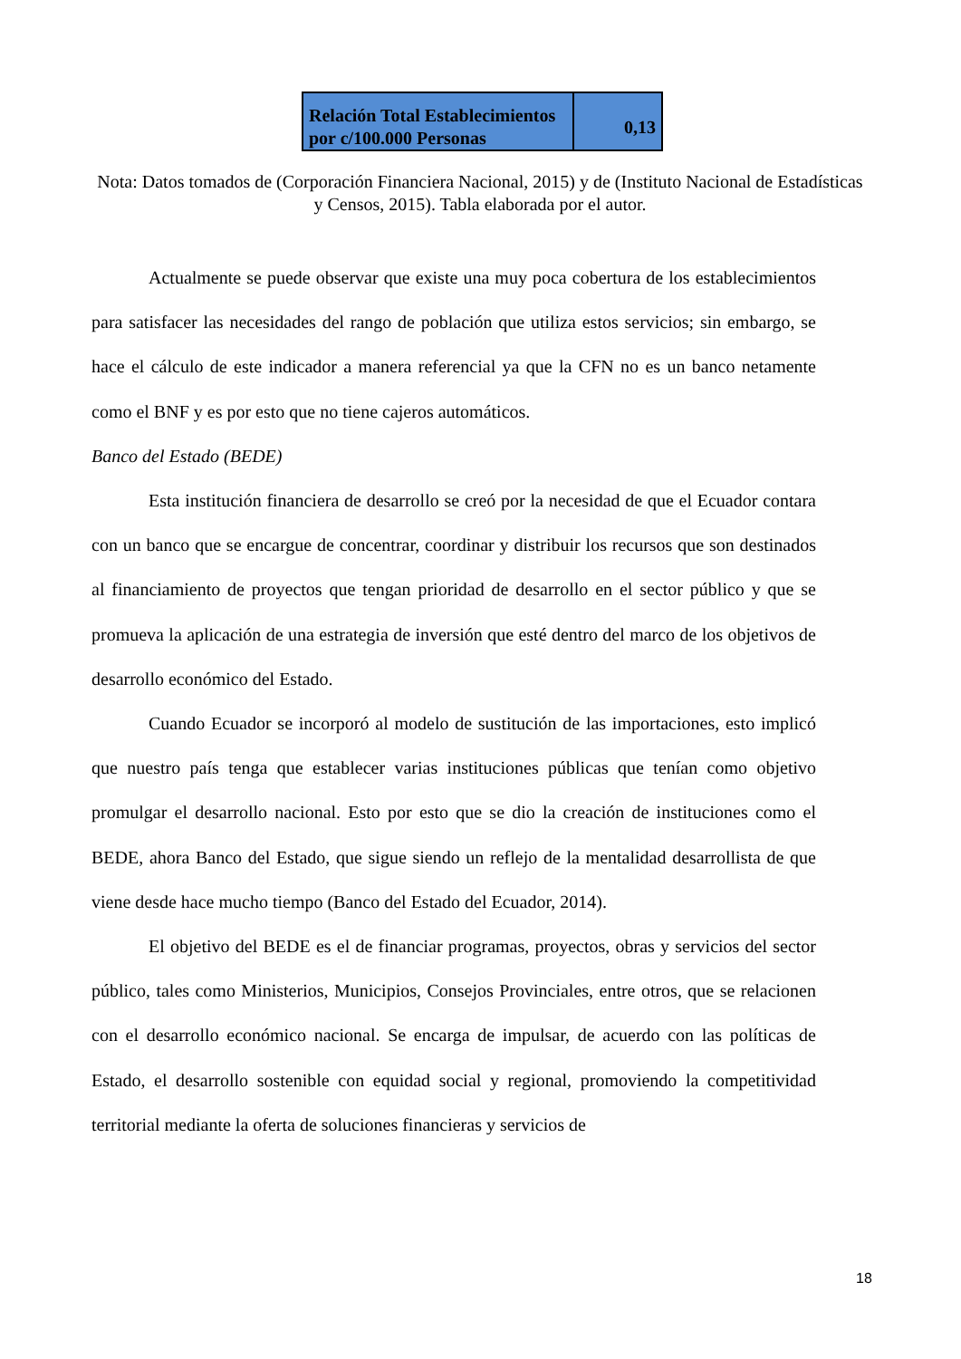| Relación Total Establecimientos por c/100.000 Personas | 0,13 |
Nota: Datos tomados de (Corporación Financiera Nacional, 2015) y de (Instituto Nacional de Estadísticas y Censos, 2015). Tabla elaborada por el autor.
Actualmente se puede observar que existe una muy poca cobertura de los establecimientos para satisfacer las necesidades del rango de población que utiliza estos servicios; sin embargo, se hace el cálculo de este indicador a manera referencial ya que la CFN no es un banco netamente como el BNF y es por esto que no tiene cajeros automáticos.
Banco del Estado (BEDE)
Esta institución financiera de desarrollo se creó por la necesidad de que el Ecuador contara con un banco que se encargue de concentrar, coordinar y distribuir los recursos que son destinados al financiamiento de proyectos que tengan prioridad de desarrollo en el sector público y que se promueva la aplicación de una estrategia de inversión que esté dentro del marco de los objetivos de desarrollo económico del Estado.
Cuando Ecuador se incorporó al modelo de sustitución de las importaciones, esto implicó que nuestro país tenga que establecer varias instituciones públicas que tenían como objetivo promulgar el desarrollo nacional. Esto por esto que se dio la creación de instituciones como el BEDE, ahora Banco del Estado, que sigue siendo un reflejo de la mentalidad desarrollista de que viene desde hace mucho tiempo (Banco del Estado del Ecuador, 2014).
El objetivo del BEDE es el de financiar programas, proyectos, obras y servicios del sector público, tales como Ministerios, Municipios, Consejos Provinciales, entre otros, que se relacionen con el desarrollo económico nacional. Se encarga de impulsar, de acuerdo con las políticas de Estado, el desarrollo sostenible con equidad social y regional, promoviendo la competitividad territorial mediante la oferta de soluciones financieras y servicios de
18